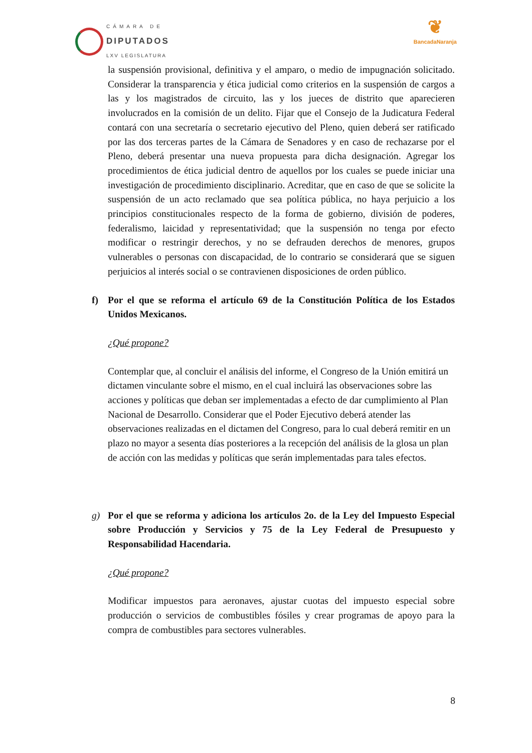CÁMARA DE
DIPUTADOS
LXV LEGISLATURA
❦
BancadaNaranja
la suspensión provisional, definitiva y el amparo, o medio de impugnación solicitado. Considerar la transparencia y ética judicial como criterios en la suspensión de cargos a las y los magistrados de circuito, las y los jueces de distrito que aparecieren involucrados en la comisión de un delito. Fijar que el Consejo de la Judicatura Federal contará con una secretaría o secretario ejecutivo del Pleno, quien deberá ser ratificado por las dos terceras partes de la Cámara de Senadores y en caso de rechazarse por el Pleno, deberá presentar una nueva propuesta para dicha designación. Agregar los procedimientos de ética judicial dentro de aquellos por los cuales se puede iniciar una investigación de procedimiento disciplinario. Acreditar, que en caso de que se solicite la suspensión de un acto reclamado que sea política pública, no haya perjuicio a los principios constitucionales respecto de la forma de gobierno, división de poderes, federalismo, laicidad y representatividad; que la suspensión no tenga por efecto modificar o restringir derechos, y no se defrauden derechos de menores, grupos vulnerables o personas con discapacidad, de lo contrario se considerará que se siguen perjuicios al interés social o se contravienen disposiciones de orden público.
f) Por el que se reforma el artículo 69 de la Constitución Política de los Estados Unidos Mexicanos.
¿Qué propone?
Contemplar que, al concluir el análisis del informe, el Congreso de la Unión emitirá un dictamen vinculante sobre el mismo, en el cual incluirá las observaciones sobre las acciones y políticas que deban ser implementadas a efecto de dar cumplimiento al Plan Nacional de Desarrollo. Considerar que el Poder Ejecutivo deberá atender las observaciones realizadas en el dictamen del Congreso, para lo cual deberá remitir en un plazo no mayor a sesenta días posteriores a la recepción del análisis de la glosa un plan de acción con las medidas y políticas que serán implementadas para tales efectos.
g) Por el que se reforma y adiciona los artículos 2o. de la Ley del Impuesto Especial sobre Producción y Servicios y 75 de la Ley Federal de Presupuesto y Responsabilidad Hacendaria.
¿Qué propone?
Modificar impuestos para aeronaves, ajustar cuotas del impuesto especial sobre producción o servicios de combustibles fósiles y crear programas de apoyo para la compra de combustibles para sectores vulnerables.
8